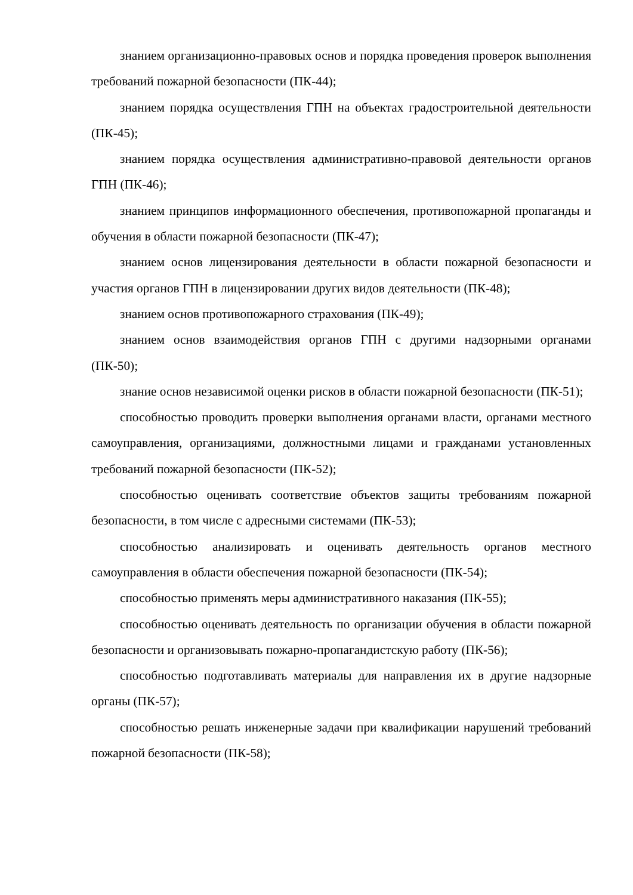знанием организационно-правовых основ и порядка проведения проверок выполнения требований пожарной безопасности (ПК-44);
знанием порядка осуществления ГПН на объектах градостроительной деятельности (ПК-45);
знанием порядка осуществления административно-правовой деятельности органов ГПН (ПК-46);
знанием принципов информационного обеспечения, противопожарной пропаганды и обучения в области пожарной безопасности (ПК-47);
знанием основ лицензирования деятельности в области пожарной безопасности и участия органов ГПН в лицензировании других видов деятельности (ПК-48);
знанием основ противопожарного страхования (ПК-49);
знанием основ взаимодействия органов ГПН с другими надзорными органами (ПК-50);
знание основ независимой оценки рисков в области пожарной безопасности (ПК-51);
способностью проводить проверки выполнения органами власти, органами местного самоуправления, организациями, должностными лицами и гражданами установленных требований пожарной безопасности (ПК-52);
способностью оценивать соответствие объектов защиты требованиям пожарной безопасности, в том числе с адресными системами (ПК-53);
способностью анализировать и оценивать деятельность органов местного самоуправления в области обеспечения пожарной безопасности (ПК-54);
способностью применять меры административного наказания (ПК-55);
способностью оценивать деятельность по организации обучения в области пожарной безопасности и организовывать пожарно-пропагандистскую работу (ПК-56);
способностью подготавливать материалы для направления их в другие надзорные органы (ПК-57);
способностью решать инженерные задачи при квалификации нарушений требований пожарной безопасности (ПК-58);